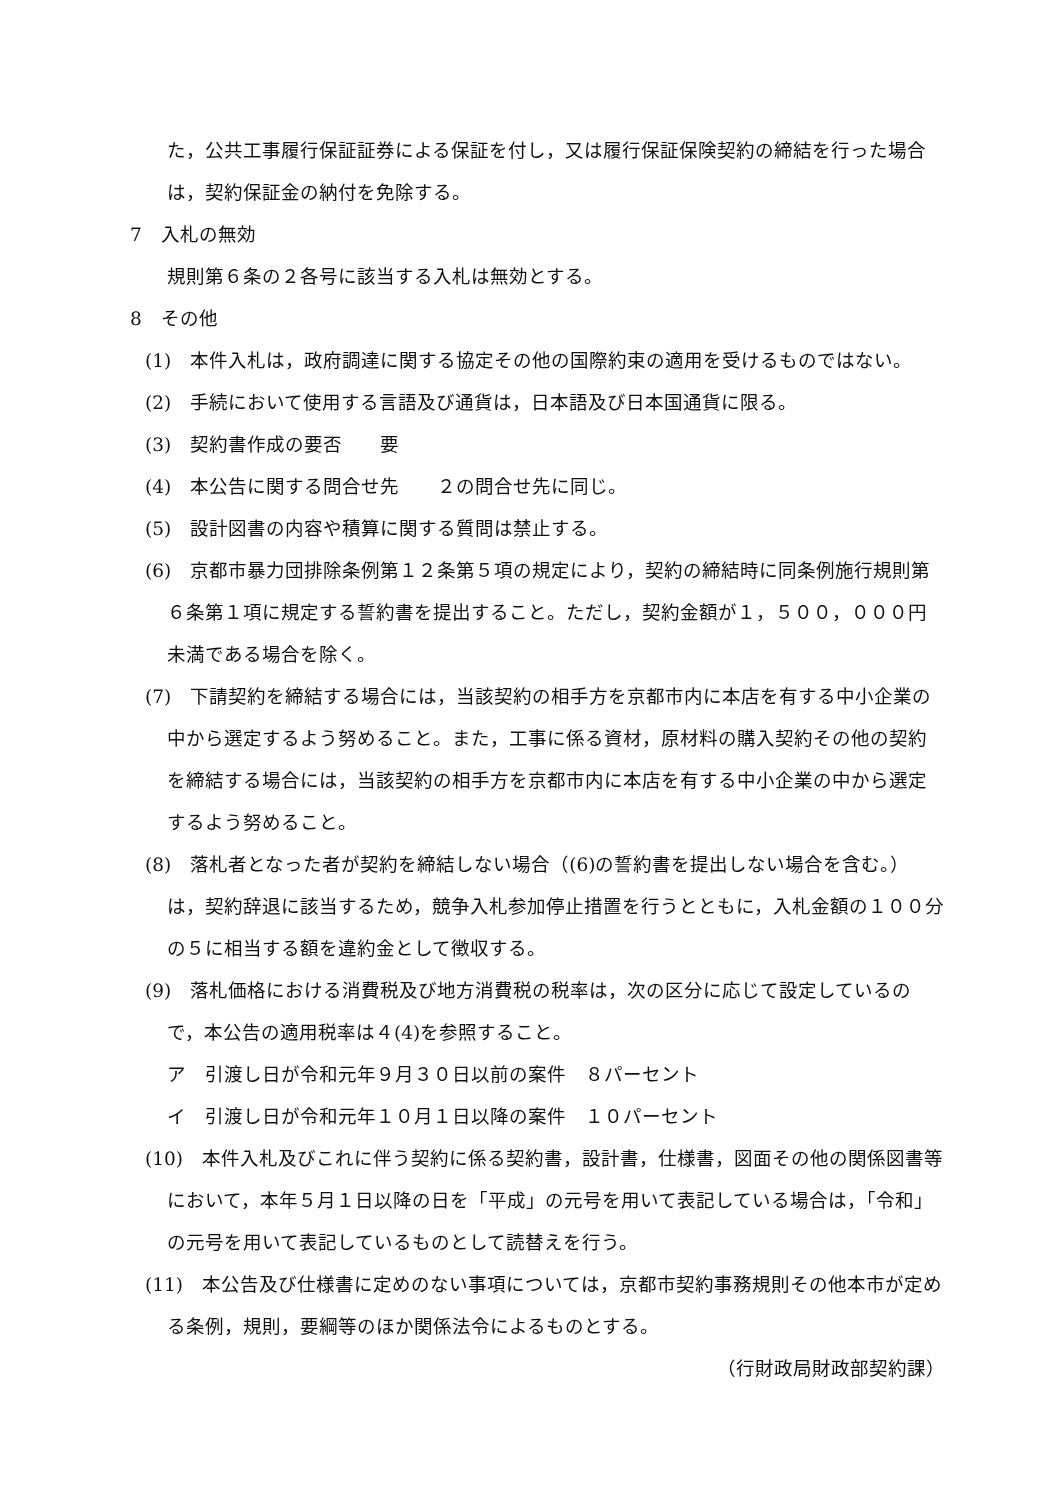た，公共工事履行保証証券による保証を付し，又は履行保証保険契約の締結を行った場合は，契約保証金の納付を免除する。
7　入札の無効
規則第６条の２各号に該当する入札は無効とする。
8　その他
(1)　本件入札は，政府調達に関する協定その他の国際約束の適用を受けるものではない。
(2)　手続において使用する言語及び通貨は，日本語及び日本国通貨に限る。
(3)　契約書作成の要否　　要
(4)　本公告に関する問合せ先　　２の問合せ先に同じ。
(5)　設計図書の内容や積算に関する質問は禁止する。
(6)　京都市暴力団排除条例第１２条第５項の規定により，契約の締結時に同条例施行規則第６条第１項に規定する誓約書を提出すること。ただし，契約金額が１，５００，０００円未満である場合を除く。
(7)　下請契約を締結する場合には，当該契約の相手方を京都市内に本店を有する中小企業の中から選定するよう努めること。また，工事に係る資材，原材料の購入契約その他の契約を締結する場合には，当該契約の相手方を京都市内に本店を有する中小企業の中から選定するよう努めること。
(8)　落札者となった者が契約を締結しない場合（(6)の誓約書を提出しない場合を含む。）は，契約辞退に該当するため，競争入札参加停止措置を行うとともに，入札金額の１００分の５に相当する額を違約金として徴収する。
(9)　落札価格における消費税及び地方消費税の税率は，次の区分に応じて設定しているので，本公告の適用税率は４(4)を参照すること。
ア　引渡し日が令和元年９月３０日以前の案件　８パーセント
イ　引渡し日が令和元年１０月１日以降の案件　１０パーセント
(10)　本件入札及びこれに伴う契約に係る契約書，設計書，仕様書，図面その他の関係図書等において，本年５月１日以降の日を「平成」の元号を用いて表記している場合は，「令和」の元号を用いて表記しているものとして読替えを行う。
(11)　本公告及び仕様書に定めのない事項については，京都市契約事務規則その他本市が定める条例，規則，要綱等のほか関係法令によるものとする。
（行財政局財政部契約課）